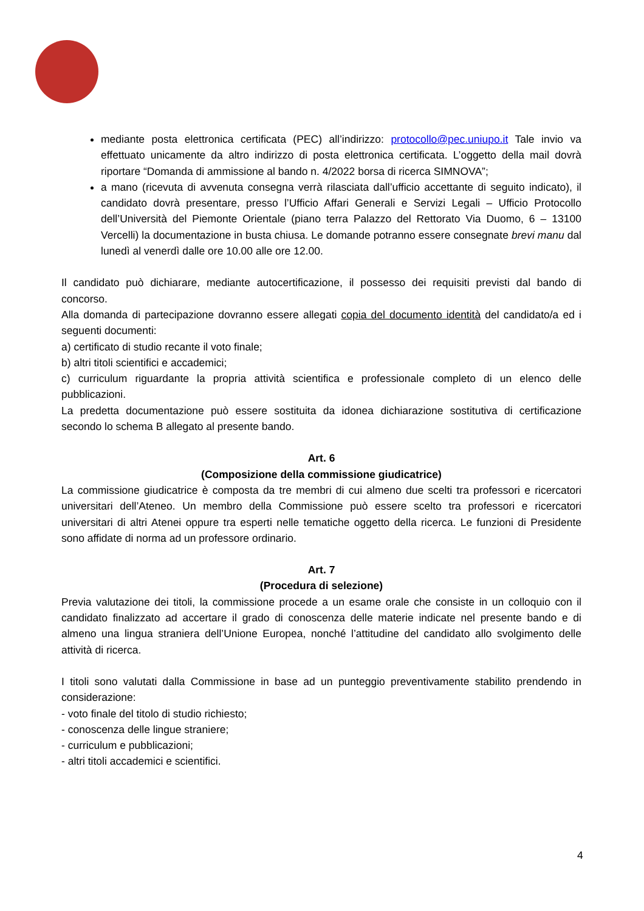mediante posta elettronica certificata (PEC) all’indirizzo: protocollo@pec.uniupo.it Tale invio va effettuato unicamente da altro indirizzo di posta elettronica certificata. L’oggetto della mail dovrà riportare “Domanda di ammissione al bando n. 4/2022 borsa di ricerca SIMNOVA”;
a mano (ricevuta di avvenuta consegna verrà rilasciata dall’ufficio accettante di seguito indicato), il candidato dovrà presentare, presso l’Ufficio Affari Generali e Servizi Legali – Ufficio Protocollo dell’Università del Piemonte Orientale (piano terra Palazzo del Rettorato Via Duomo, 6 – 13100 Vercelli) la documentazione in busta chiusa. Le domande potranno essere consegnate brevi manu dal lunedì al venerdì dalle ore 10.00 alle ore 12.00.
Il candidato può dichiarare, mediante autocertificazione, il possesso dei requisiti previsti dal bando di concorso.
Alla domanda di partecipazione dovranno essere allegati copia del documento identità del candidato/a ed i seguenti documenti:
a) certificato di studio recante il voto finale;
b) altri titoli scientifici e accademici;
c) curriculum riguardante la propria attività scientifica e professionale completo di un elenco delle pubblicazioni.
La predetta documentazione può essere sostituita da idonea dichiarazione sostitutiva di certificazione secondo lo schema B allegato al presente bando.
Art. 6
(Composizione della commissione giudicatrice)
La commissione giudicatrice è composta da tre membri di cui almeno due scelti tra professori e ricercatori universitari dell’Ateneo. Un membro della Commissione può essere scelto tra professori e ricercatori universitari di altri Atenei oppure tra esperti nelle tematiche oggetto della ricerca. Le funzioni di Presidente sono affidate di norma ad un professore ordinario.
Art. 7
(Procedura di selezione)
Previa valutazione dei titoli, la commissione procede a un esame orale che consiste in un colloquio con il candidato finalizzato ad accertare il grado di conoscenza delle materie indicate nel presente bando e di almeno una lingua straniera dell’Unione Europea, nonché l’attitudine del candidato allo svolgimento delle attività di ricerca.
I titoli sono valutati dalla Commissione in base ad un punteggio preventivamente stabilito prendendo in considerazione:
- voto finale del titolo di studio richiesto;
- conoscenza delle lingue straniere;
- curriculum e pubblicazioni;
- altri titoli accademici e scientifici.
4